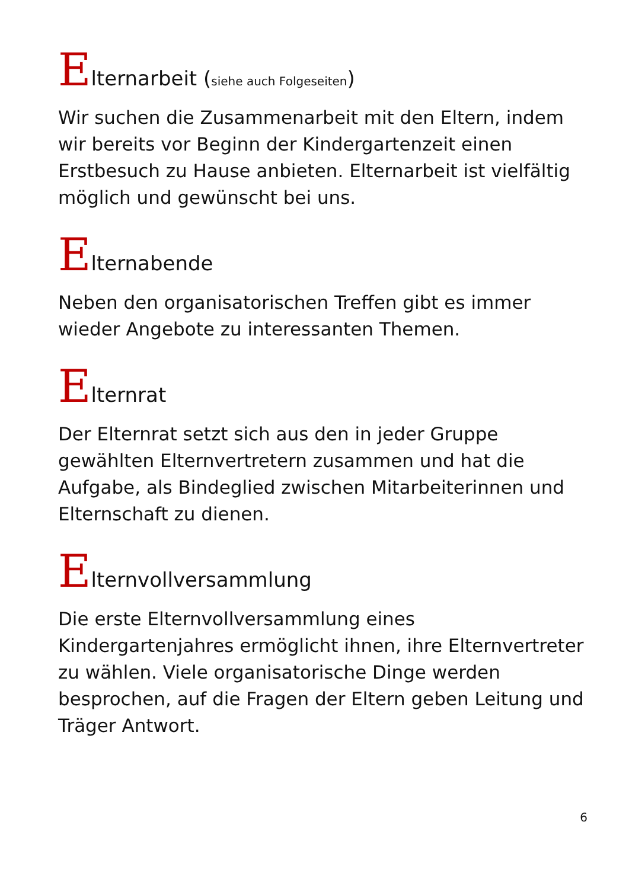Elternarbeit (siehe auch Folgeseiten)
Wir suchen die Zusammenarbeit mit den Eltern, indem wir bereits vor Beginn der Kindergartenzeit einen Erstbesuch zu Hause anbieten. Elternarbeit ist vielfältig möglich und gewünscht bei uns.
Elternabende
Neben den organisatorischen Treffen gibt es immer wieder Angebote zu interessanten Themen.
Elternrat
Der Elternrat setzt sich aus den in jeder Gruppe gewählten Elternvertretern zusammen und hat die Aufgabe, als Bindeglied zwischen Mitarbeiterinnen und Elternschaft zu dienen.
Elternvollversammlung
Die erste Elternvollversammlung eines Kindergartenjahres ermöglicht ihnen, ihre Elternvertreter zu wählen. Viele organisatorische Dinge werden besprochen, auf die Fragen der Eltern geben Leitung und Träger Antwort.
6